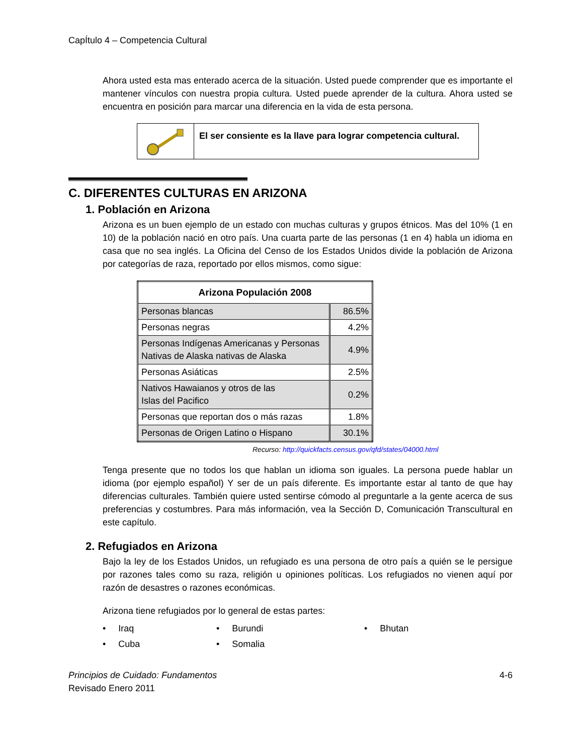CapÍtulo 4 – Competencia Cultural
Ahora usted esta mas enterado acerca de la situación. Usted puede comprender que es importante el mantener vínculos con nuestra propia cultura. Usted puede aprender de la cultura. Ahora usted se encuentra en posición para marcar una diferencia en la vida de esta persona.
El ser consiente es la llave para lograr competencia cultural.
C. DIFERENTES CULTURAS EN ARIZONA
1. Población en Arizona
Arizona es un buen ejemplo de un estado con muchas culturas y grupos étnicos. Mas del 10% (1 en 10) de la población nació en otro país. Una cuarta parte de las personas (1 en 4) habla un idioma en casa que no sea inglés. La Oficina del Censo de los Estados Unidos divide la población de Arizona por categorías de raza, reportado por ellos mismos, como sigue:
| Arizona Populación 2008 | |
| --- | --- |
| Personas blancas | 86.5% |
| Personas negras | 4.2% |
| Personas Indígenas Americanas y Personas Nativas de Alaska nativas de Alaska | 4.9% |
| Personas Asiáticas | 2.5% |
| Nativos Hawaianos y otros de las Islas del Pacifico | 0.2% |
| Personas que reportan dos o más razas | 1.8% |
| Personas de Origen Latino o Hispano | 30.1% |
Recurso: http://quickfacts.census.gov/qfd/states/04000.html
Tenga presente que no todos los que hablan un idioma son iguales. La persona puede hablar un idioma (por ejemplo español) Y ser de un país diferente. Es importante estar al tanto de que hay diferencias culturales. También quiere usted sentirse cómodo al preguntarle a la gente acerca de sus preferencias y costumbres. Para más información, vea la Sección D, Comunicación Transcultural en este capítulo.
2. Refugiados en Arizona
Bajo la ley de los Estados Unidos, un refugiado es una persona de otro país a quién se le persigue por razones tales como su raza, religión u opiniones políticas. Los refugiados no vienen aquí por razón de desastres o razones económicas.
Arizona tiene refugiados por lo general de estas partes:
• Iraq
• Burundi
• Bhutan
• Cuba
• Somalia
Principios de Cuidado: Fundamentos
Revisado Enero 2011
4-6